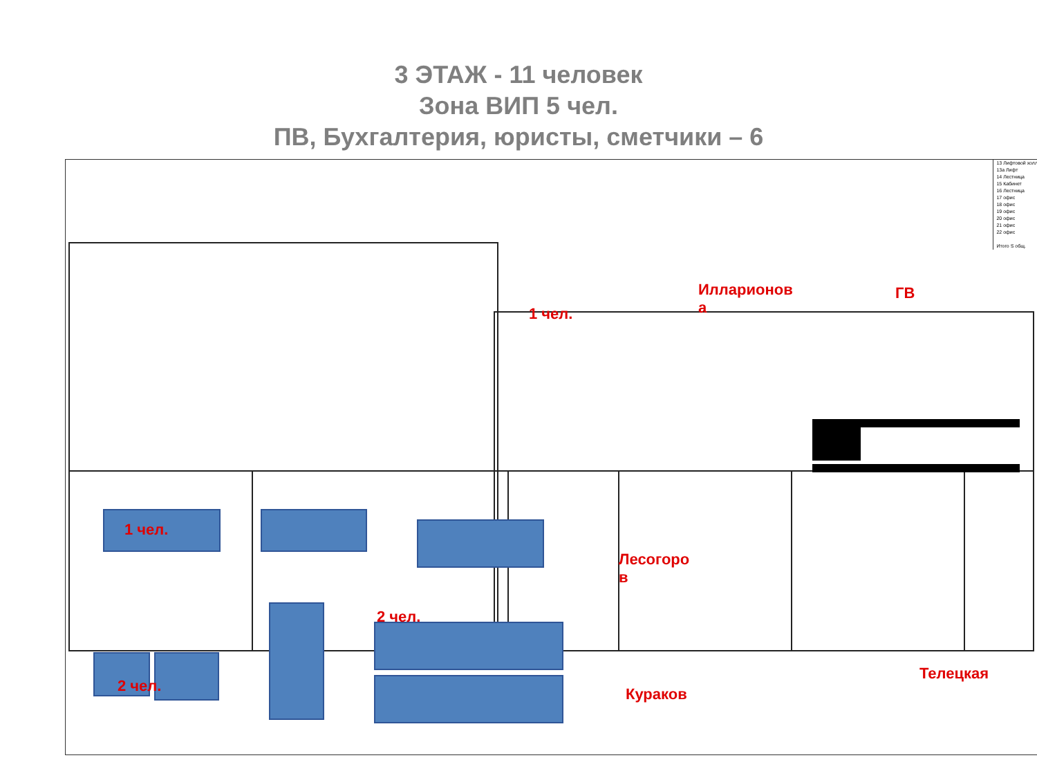3 ЭТАЖ - 11 человек
Зона ВИП 5 чел.
ПВ, Бухгалтерия, юристы, сметчики – 6
1 чел.
2 чел.
2 чел.
1 чел.
Илларионов
а
ГВ
Лесогоро
в
Кураков
Телецкая
13 Лифтовой холл
13а Лифт
14 Лестница
15 Кабинет
16 Лестница
17 офис
18 офис
19 офис
20 офис
21 офис
22 офис
Итого S общ.